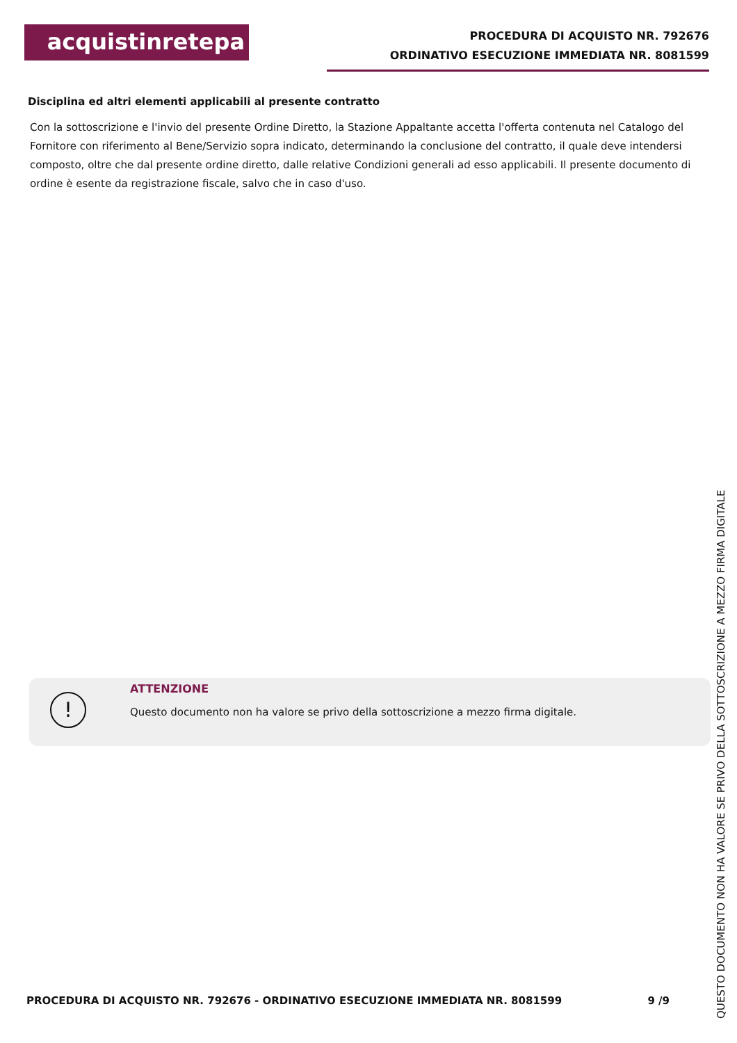acquistinretepa
PROCEDURA DI ACQUISTO NR. 792676
ORDINATIVO ESECUZIONE IMMEDIATA NR. 8081599
Disciplina ed altri elementi applicabili al presente contratto
Con la sottoscrizione e l'invio del presente Ordine Diretto, la Stazione Appaltante accetta l'offerta contenuta nel Catalogo del Fornitore con riferimento al Bene/Servizio sopra indicato, determinando la conclusione del contratto, il quale deve intendersi composto, oltre che dal presente ordine diretto, dalle relative Condizioni generali ad esso applicabili. Il presente documento di ordine è esente da registrazione fiscale, salvo che in caso d'uso.
!
ATTENZIONE
Questo documento non ha valore se privo della sottoscrizione a mezzo firma digitale.
PROCEDURA DI ACQUISTO NR. 792676 - ORDINATIVO ESECUZIONE IMMEDIATA NR. 8081599 9 /9
QUESTO DOCUMENTO NON HA VALORE SE PRIVO DELLA SOTTOSCRIZIONE A MEZZO FIRMA DIGITALE